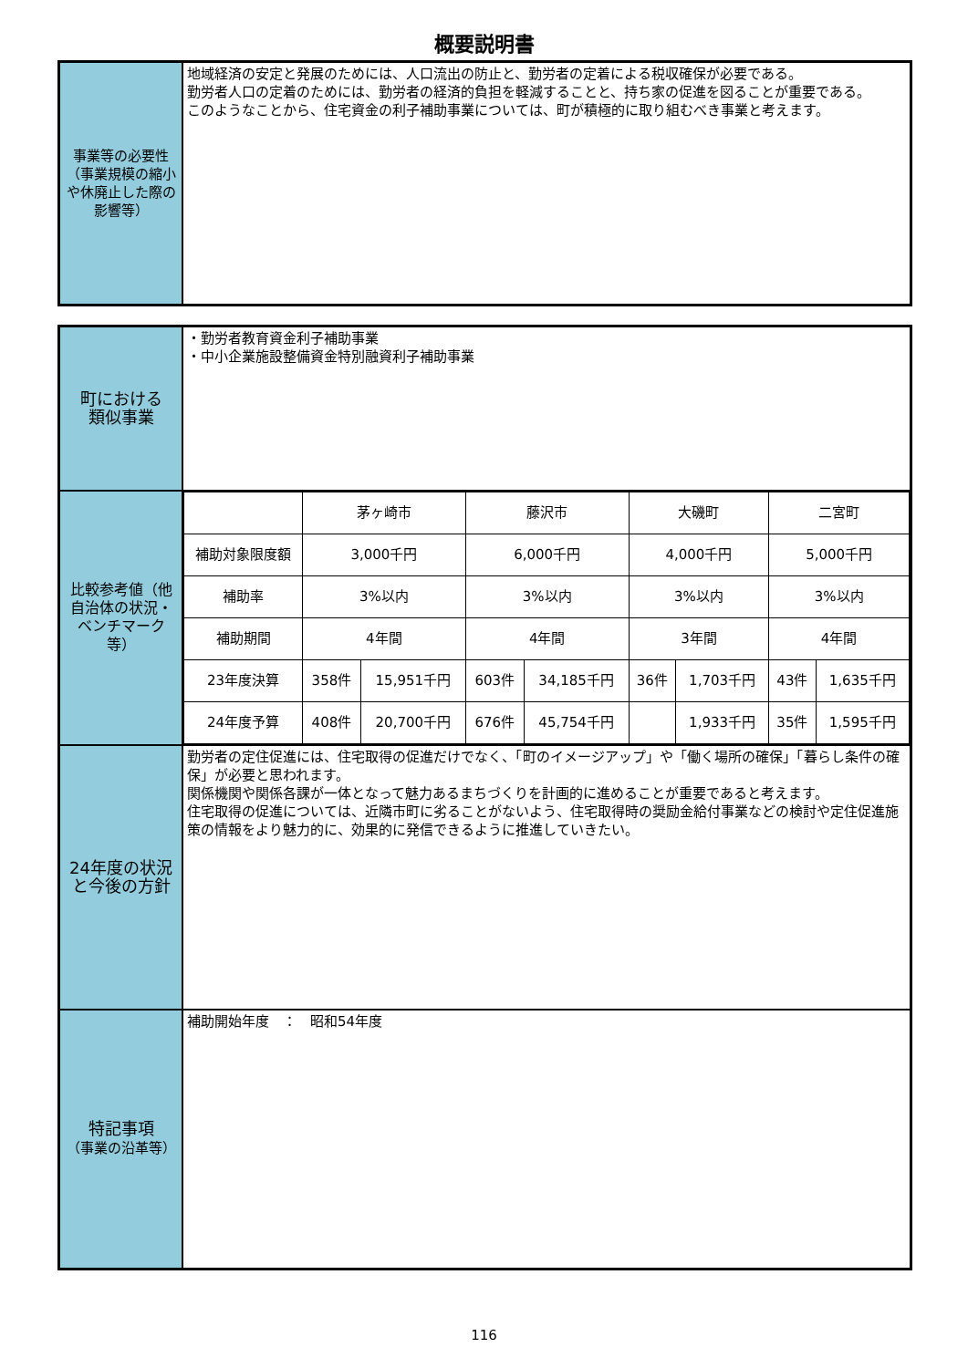概要説明書
| 事業等の必要性（事業規模の縮小や休廃止した際の影響等） | 地域経済の安定と発展のためには、人口流出の防止と、勤労者の定着による税収確保が必要である。 勤労者人口の定着のためには、勤労者の経済的負担を軽減することと、持ち家の促進を図ることが重要である。 このようなことから、住宅資金の利子補助事業については、町が積極的に取り組むべき事業と考えます。 |
| 町における 類似事業 | ・勤労者教育資金利子補助事業 ・中小企業施設整備資金特別融資利子補助事業 |
| 比較参考値（他自治体の状況・ベンチマーク等） | / / 茅ヶ崎市 / / 藤沢市 / / 大磯町 / / 二宮町 / / / 補助対象限度額 / 3,000千円 / / 6,000千円 / / 4,000千円 / / 5,000千円 / / / 補助率 / 3%以内 / / 3%以内 / / 3%以内 / / 3%以内 / / / 補助期間 / 4年間 / / 4年間 / / 3年間 / / 4年間 / / / 23年度決算 / 358件 / 15,951千円 / 603件 / 34,185千円 / 36件 / 1,703千円 / 43件 / 1,635千円 / / 24年度予算 / 408件 / 20,700千円 / 676件 / 45,754千円 / / 1,933千円 / 35件 / 1,595千円 / |
| 24年度の状況と今後の方針 | 勤労者の定住促進には、住宅取得の促進だけでなく、「町のイメージアップ」や「働く場所の確保」「暮らし条件の確保」が必要と思われます。 関係機関や関係各課が一体となって魅力あるまちづくりを計画的に進めることが重要であると考えます。 住宅取得の促進については、近隣市町に劣ることがないよう、住宅取得時の奨励金給付事業などの検討や定住促進施策の情報をより魅力的に、効果的に発信できるように推進していきたい。 |
| 特記事項 （事業の沿革等） | 補助開始年度 ： 昭和54年度 |
116